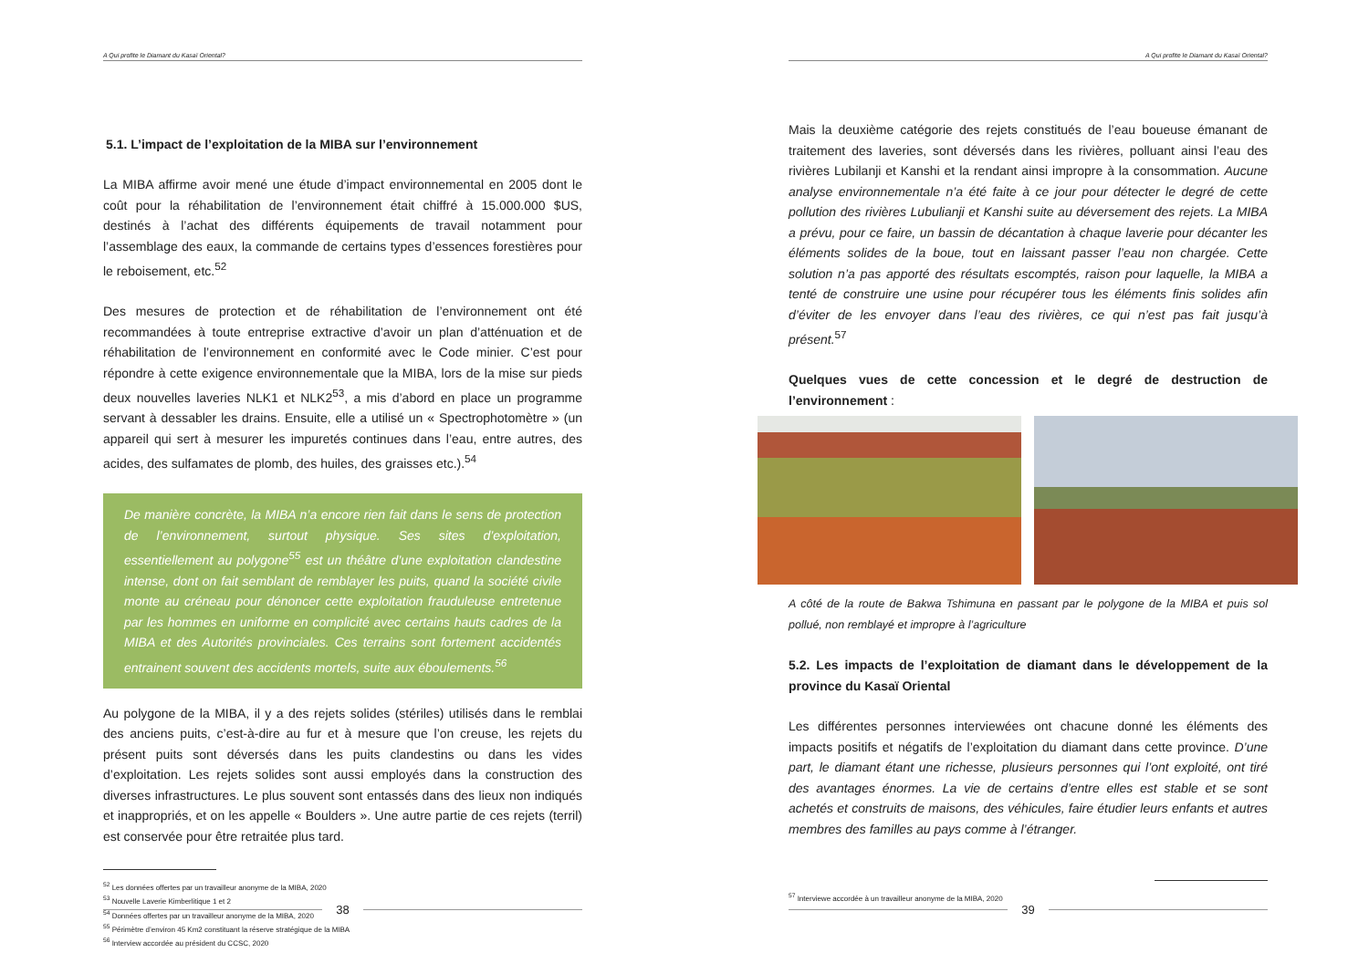A Qui profite le Diamant du Kasaï Oriental?
5.1. L’impact de l’exploitation de la MIBA sur l’environnement
La MIBA affirme avoir mené une étude d’impact environnemental en 2005 dont le coût pour la réhabilitation de l’environnement était chiffré à 15.000.000 $US, destinés à l’achat des différents équipements de travail notamment pour l’assemblage des eaux, la commande de certains types d’essences forestières pour le reboisement, etc.<sup>52</sup>
Des mesures de protection et de réhabilitation de l’environnement ont été recommandées à toute entreprise extractive d’avoir un plan d’atténuation et de réhabilitation de l’environnement en conformité avec le Code minier. C’est pour répondre à cette exigence environnementale que la MIBA, lors de la mise sur pieds deux nouvelles laveries NLK1 et NLK2<sup>53</sup>, a mis d’abord en place un programme servant à dessabler les drains. Ensuite, elle a utilisé un « Spectrophotomètre » (un appareil qui sert à mesurer les impuretés continues dans l’eau, entre autres, des acides, des sulfamates de plomb, des huiles, des graisses etc.).<sup>54</sup>
De manière concrète, la MIBA n’a encore rien fait dans le sens de protection de l’environnement, surtout physique. Ses sites d’exploitation, essentiellement au polygone<sup>55</sup> est un théâtre d’une exploitation clandestine intense, dont on fait semblant de remblayer les puits, quand la société civile monte au créneau pour dénoncer cette exploitation frauduleuse entretenue par les hommes en uniforme en complicité avec certains hauts cadres de la MIBA et des Autorités provinciales. Ces terrains sont fortement accidentés entrainent souvent des accidents mortels, suite aux éboulements.<sup>56</sup>
Au polygone de la MIBA, il y a des rejets solides (stériles) utilisés dans le remblai des anciens puits, c’est-à-dire au fur et à mesure que l’on creuse, les rejets du présent puits sont déversés dans les puits clandestins ou dans les vides d’exploitation. Les rejets solides sont aussi employés dans la construction des diverses infrastructures. Le plus souvent sont entassés dans des lieux non indiqués et inappropriés, et on les appelle « Boulders ». Une autre partie de ces rejets (terril) est conservée pour être retraitée plus tard.
<sup>52</sup> Les données offertes par un travailleur anonyme de la MIBA, 2020
<sup>53</sup> Nouvelle Laverie Kimberlitique 1 et 2
<sup>54</sup> Données offertes par un travailleur anonyme de la MIBA, 2020
<sup>55</sup> Périmètre d’environ 45 Km2 constituant la réserve stratégique de la MIBA
<sup>56</sup> Interview accordée au président du CCSC, 2020
38
A Qui profite le Diamant du Kasaï Oriental?
Mais la deuxième catégorie des rejets constitués de l’eau boueuse émanant de traitement des laveries, sont déversés dans les rivières, polluant ainsi l’eau des rivières Lubilanji et Kanshi et la rendant ainsi impropre à la consommation. Aucune analyse environnementale n’a été faite à ce jour pour détecter le degré de cette pollution des rivières Lubulianji et Kanshi suite au déversement des rejets. La MIBA a prévu, pour ce faire, un bassin de décantation à chaque laverie pour décanter les éléments solides de la boue, tout en laissant passer l’eau non chargée. Cette solution n’a pas apporté des résultats escomptés, raison pour laquelle, la MIBA a tenté de construire une usine pour récupérer tous les éléments finis solides afin d’éviter de les envoyer dans l’eau des rivières, ce qui n’est pas fait jusqu’à présent.<sup>57</sup>
Quelques vues de cette concession et le degré de destruction de l’environnement :
A côté de la route de Bakwa Tshimuna en passant par le polygone de la MIBA et puis sol pollué, non remblayé et impropre à l’agriculture
5.2. Les impacts de l’exploitation de diamant dans le développement de la province du Kasaï Oriental
Les différentes personnes interviewées ont chacune donné les éléments des impacts positifs et négatifs de l’exploitation du diamant dans cette province. D’une part, le diamant étant une richesse, plusieurs personnes qui l’ont exploité, ont tiré des avantages énormes. La vie de certains d’entre elles est stable et se sont achetés et construits de maisons, des véhicules, faire étudier leurs enfants et autres membres des familles au pays comme à l’étranger.
<sup>57</sup> Interviewe accordée à un travailleur anonyme de la MIBA, 2020
39